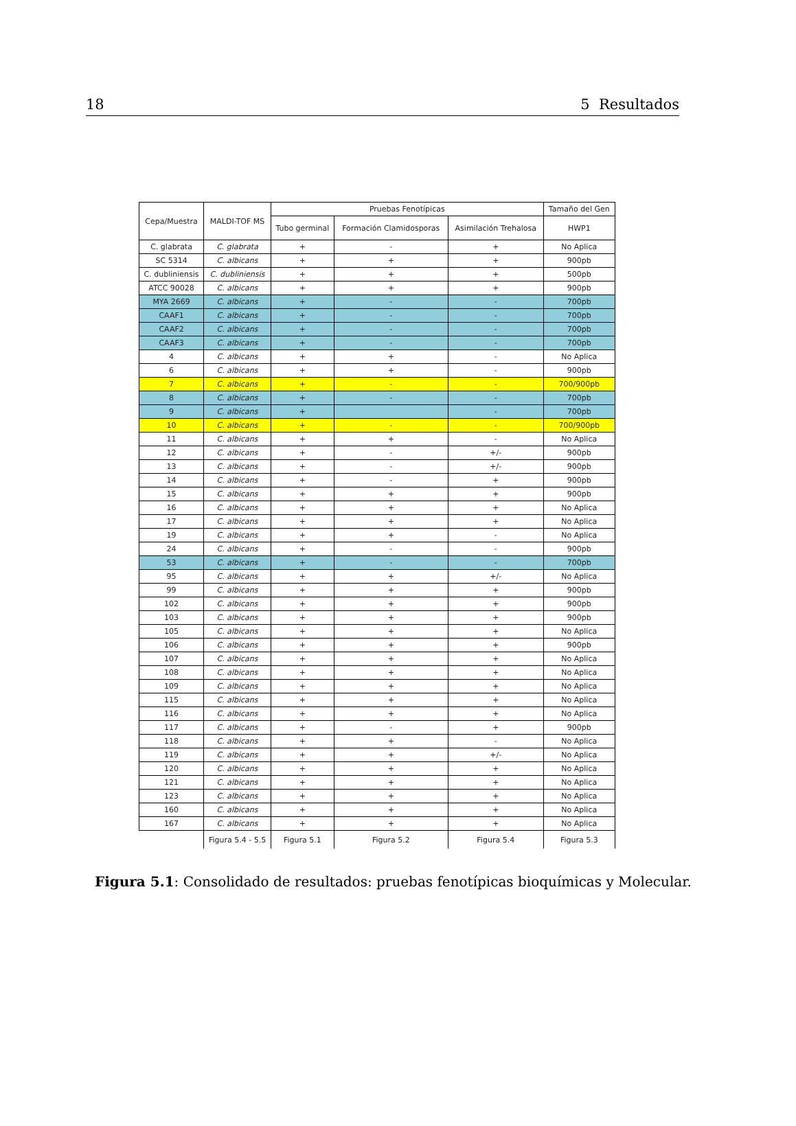18 5 Resultados
| Cepa/Muestra | MALDI-TOF MS | Pruebas Fenotípicas | | | Tamaño del Gen |
| --- | --- | --- | --- | --- | --- |
| | | Tubo germinal | Formación Clamidosporas | Asimilación Trehalosa | HWP1 |
| C. glabrata | C. glabrata | + | - | + | No Aplica |
| SC 5314 | C. albicans | + | + | + | 900pb |
| C. dubliniensis | C. dubliniensis | + | + | + | 500pb |
| ATCC 90028 | C. albicans | + | + | + | 900pb |
| MYA 2669 | C. albicans | + | - | - | 700pb |
| CAAF1 | C. albicans | + | - | - | 700pb |
| CAAF2 | C. albicans | + | - | - | 700pb |
| CAAF3 | C. albicans | + | - | - | 700pb |
| 4 | C. albicans | + | + | - | No Aplica |
| 6 | C. albicans | + | + | - | 900pb |
| 7 | C. albicans | + | - | - | 700/900pb |
| 8 | C. albicans | + | - | - | 700pb |
| 9 | C. albicans | + | | - | 700pb |
| 10 | C. albicans | + | - | - | 700/900pb |
| 11 | C. albicans | + | + | - | No Aplica |
| 12 | C. albicans | + | - | +/- | 900pb |
| 13 | C. albicans | + | - | +/- | 900pb |
| 14 | C. albicans | + | - | + | 900pb |
| 15 | C. albicans | + | + | + | 900pb |
| 16 | C. albicans | + | + | + | No Aplica |
| 17 | C. albicans | + | + | + | No Aplica |
| 19 | C. albicans | + | + | - | No Aplica |
| 24 | C. albicans | + | - | - | 900pb |
| 53 | C. albicans | + | - | - | 700pb |
| 95 | C. albicans | + | + | +/- | No Aplica |
| 99 | C. albicans | + | + | + | 900pb |
| 102 | C. albicans | + | + | + | 900pb |
| 103 | C. albicans | + | + | + | 900pb |
| 105 | C. albicans | + | + | + | No Aplica |
| 106 | C. albicans | + | + | + | 900pb |
| 107 | C. albicans | + | + | + | No Aplica |
| 108 | C. albicans | + | + | + | No Aplica |
| 109 | C. albicans | + | + | + | No Aplica |
| 115 | C. albicans | + | + | + | No Aplica |
| 116 | C. albicans | + | + | + | No Aplica |
| 117 | C. albicans | + | - | + | 900pb |
| 118 | C. albicans | + | + | - | No Aplica |
| 119 | C. albicans | + | + | +/- | No Aplica |
| 120 | C. albicans | + | + | + | No Aplica |
| 121 | C. albicans | + | + | + | No Aplica |
| 123 | C. albicans | + | + | + | No Aplica |
| 160 | C. albicans | + | + | + | No Aplica |
| 167 | C. albicans | + | + | + | No Aplica |
| | Figura 5.4 - 5.5 | Figura 5.1 | Figura 5.2 | Figura 5.4 | Figura 5.3 |
Figura 5.1: Consolidado de resultados: pruebas fenotípicas bioquímicas y Molecular.